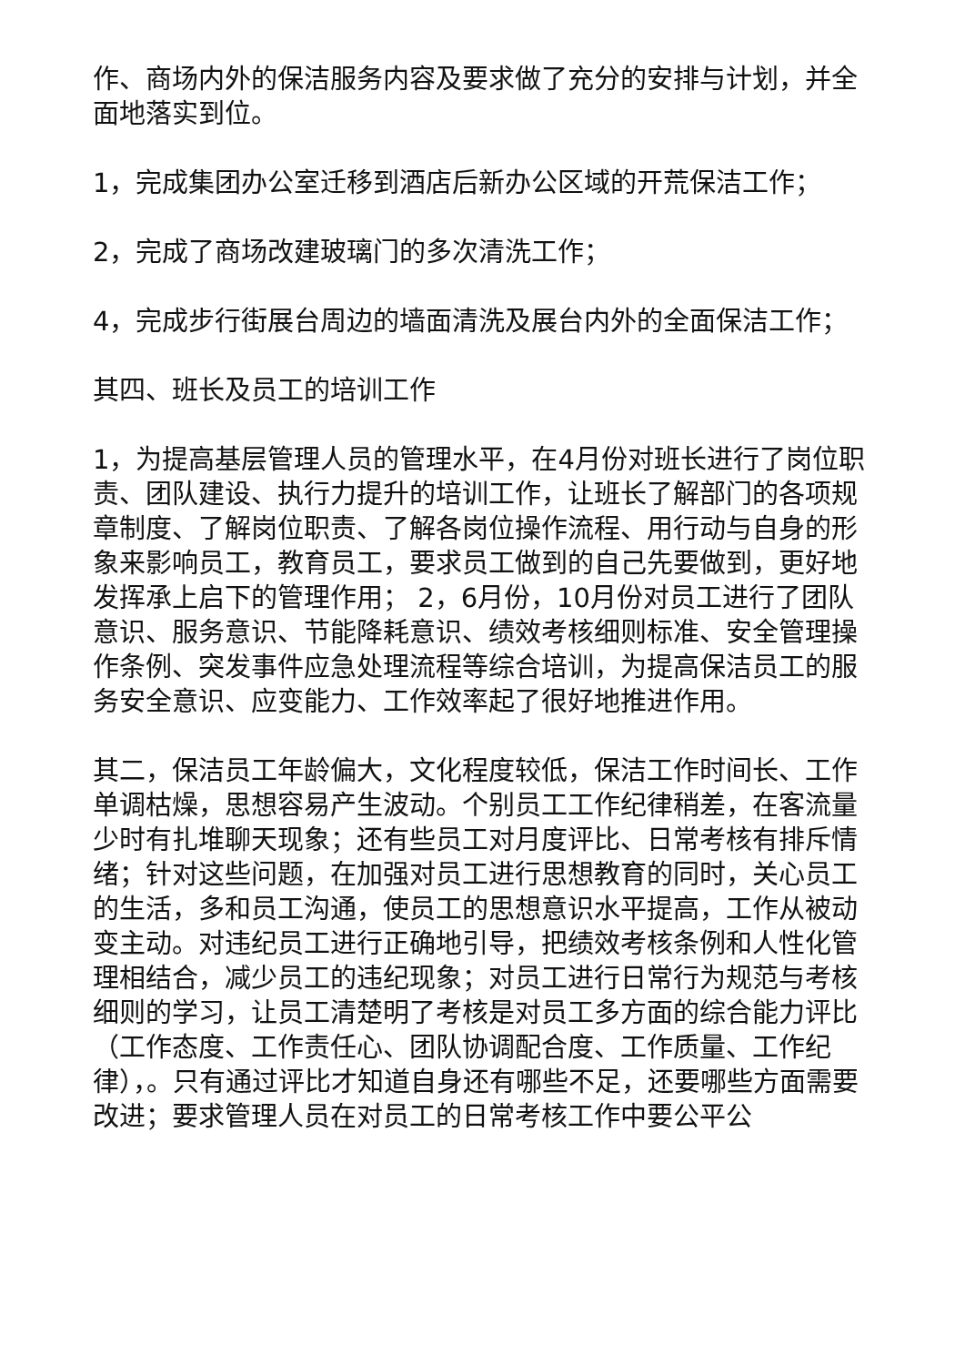作、商场内外的保洁服务内容及要求做了充分的安排与计划，并全面地落实到位。
1，完成集团办公室迁移到酒店后新办公区域的开荒保洁工作；
2，完成了商场改建玻璃门的多次清洗工作；
4，完成步行街展台周边的墙面清洗及展台内外的全面保洁工作；
其四、班长及员工的培训工作
1，为提高基层管理人员的管理水平，在4月份对班长进行了岗位职责、团队建设、执行力提升的培训工作，让班长了解部门的各项规章制度、了解岗位职责、了解各岗位操作流程、用行动与自身的形象来影响员工，教育员工，要求员工做到的自己先要做到，更好地发挥承上启下的管理作用； 2，6月份，10月份对员工进行了团队意识、服务意识、节能降耗意识、绩效考核细则标准、安全管理操作条例、突发事件应急处理流程等综合培训，为提高保洁员工的服务安全意识、应变能力、工作效率起了很好地推进作用。
其二，保洁员工年龄偏大，文化程度较低，保洁工作时间长、工作单调枯燥，思想容易产生波动。个别员工工作纪律稍差，在客流量少时有扎堆聊天现象；还有些员工对月度评比、日常考核有排斥情绪；针对这些问题，在加强对员工进行思想教育的同时，关心员工的生活，多和员工沟通，使员工的思想意识水平提高，工作从被动变主动。对违纪员工进行正确地引导，把绩效考核条例和人性化管理相结合，减少员工的违纪现象；对员工进行日常行为规范与考核细则的学习，让员工清楚明了考核是对员工多方面的综合能力评比（工作态度、工作责任心、团队协调配合度、工作质量、工作纪律），。只有通过评比才知道自身还有哪些不足，还要哪些方面需要改进；要求管理人员在对员工的日常考核工作中要公平公